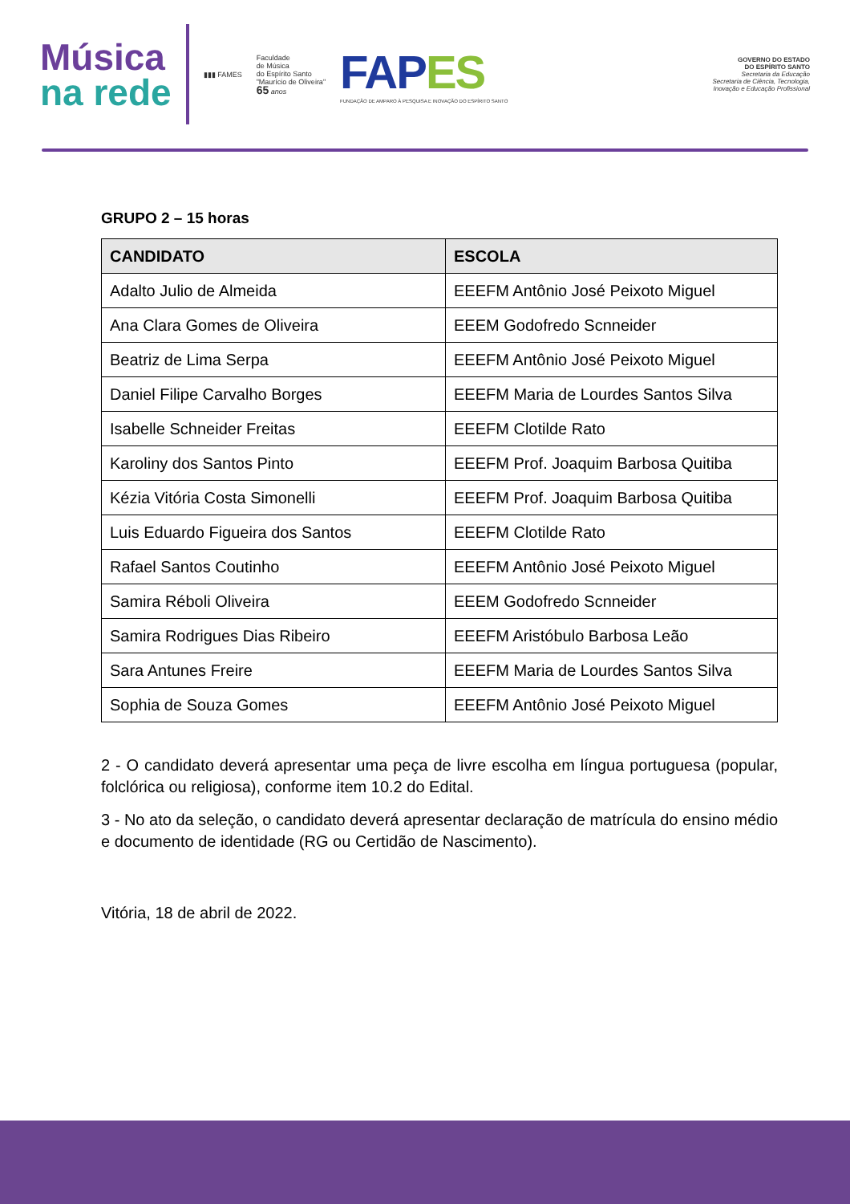Música
na rede
▮▮▮ FAMES
Faculdade
de Música
do Espírito Santo
"Maurício de Oliveira"
65 anos
FAPES
FUNDAÇÃO DE AMPARO À PESQUISA E INOVAÇÃO DO ESPÍRITO SANTO
GOVERNO DO ESTADO
DO ESPÍRITO SANTO
Secretaria da Educação
Secretaria de Ciência, Tecnologia,
Inovação e Educação Profissional
GRUPO 2 – 15 horas
| CANDIDATO | ESCOLA |
| --- | --- |
| Adalto Julio de Almeida | EEEFM Antônio José Peixoto Miguel |
| Ana Clara Gomes de Oliveira | EEEM Godofredo Scnneider |
| Beatriz de Lima Serpa | EEEFM Antônio José Peixoto Miguel |
| Daniel Filipe Carvalho Borges | EEEFM Maria de Lourdes Santos Silva |
| Isabelle Schneider Freitas | EEEFM Clotilde Rato |
| Karoliny dos Santos Pinto | EEEFM Prof. Joaquim Barbosa Quitiba |
| Kézia Vitória Costa Simonelli | EEEFM Prof. Joaquim Barbosa Quitiba |
| Luis Eduardo Figueira dos Santos | EEEFM Clotilde Rato |
| Rafael Santos Coutinho | EEEFM Antônio José Peixoto Miguel |
| Samira Réboli Oliveira | EEEM Godofredo Scnneider |
| Samira Rodrigues Dias Ribeiro | EEEFM Aristóbulo Barbosa Leão |
| Sara Antunes Freire | EEEFM Maria de Lourdes Santos Silva |
| Sophia de Souza Gomes | EEEFM Antônio José Peixoto Miguel |
2 - O candidato deverá apresentar uma peça de livre escolha em língua portuguesa (popular, folclórica ou religiosa), conforme item 10.2 do Edital.
3 - No ato da seleção, o candidato deverá apresentar declaração de matrícula do ensino médio e documento de identidade (RG ou Certidão de Nascimento).
Vitória, 18 de abril de 2022.